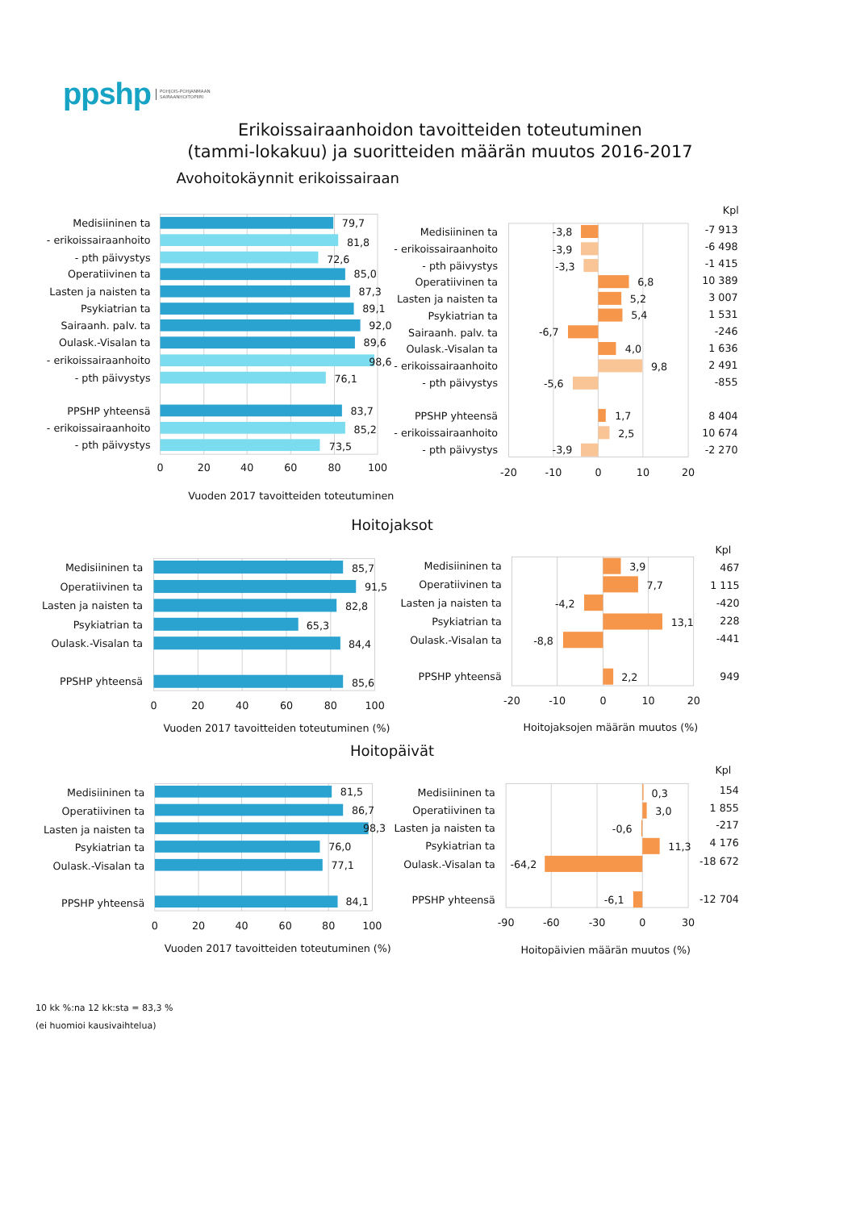ppshp POHJOIS-POHJANMAAN
SAIRAANHOITOPIIRI
Erikoissairaanhoidon tavoitteiden toteutuminen
(tammi-lokakuu) ja suoritteiden määrän muutos 2016-2017
Avohoitokäynnit erikoissairaan
Medisiininen ta
- erikoissairaanhoito
- pth päivystys
Operatiivinen ta
Lasten ja naisten ta
Psykiatrian ta
Sairaanh. palv. ta
Oulask.-Visalan ta
- erikoissairaanhoito
- pth päivystys
PPSHP yhteensä
- erikoissairaanhoito
- pth päivystys
79,7
81,8
72,6
85,0
87,3
89,1
92,0
89,6
98,6
76,1
83,7
85,2
73,5
0
20
40
60
80
100
Vuoden 2017 tavoitteiden toteutuminen
Kpl
Medisiininen ta
- erikoissairaanhoito
- pth päivystys
Operatiivinen ta
Lasten ja naisten ta
Psykiatrian ta
Sairaanh. palv. ta
Oulask.-Visalan ta
- erikoissairaanhoito
- pth päivystys
PPSHP yhteensä
- erikoissairaanhoito
- pth päivystys
-3,8
-3,9
-3,3
6,8
5,2
5,4
-6,7
4,0
9,8
-5,6
1,7
2,5
-3,9
-7 913
-6 498
-1 415
10 389
3 007
1 531
-246
1 636
2 491
-855
8 404
10 674
-2 270
-20
-10
0
10
20
Hoitojaksot
Medisiininen ta
Operatiivinen ta
Lasten ja naisten ta
Psykiatrian ta
Oulask.-Visalan ta
PPSHP yhteensä
85,7
91,5
82,8
65,3
84,4
85,6
0
20
40
60
80
100
Vuoden 2017 tavoitteiden toteutuminen (%)
Kpl
Medisiininen ta
Operatiivinen ta
Lasten ja naisten ta
Psykiatrian ta
Oulask.-Visalan ta
PPSHP yhteensä
3,9
7,7
-4,2
13,1
-8,8
2,2
467
1 115
-420
228
-441
949
-20
-10
0
10
20
Hoitojaksojen määrän muutos (%)
Hoitopäivät
Medisiininen ta
Operatiivinen ta
Lasten ja naisten ta
Psykiatrian ta
Oulask.-Visalan ta
PPSHP yhteensä
81,5
86,7
98,3
76,0
77,1
84,1
0
20
40
60
80
100
Vuoden 2017 tavoitteiden toteutuminen (%)
Kpl
Medisiininen ta
Operatiivinen ta
Lasten ja naisten ta
Psykiatrian ta
Oulask.-Visalan ta
PPSHP yhteensä
0,3
3,0
-0,6
11,3
-64,2
-6,1
154
1 855
-217
4 176
-18 672
-12 704
-90
-60
-30
0
30
Hoitopäivien määrän muutos (%)
10 kk %:na 12 kk:sta = 83,3 %
(ei huomioi kausivaihtelua)